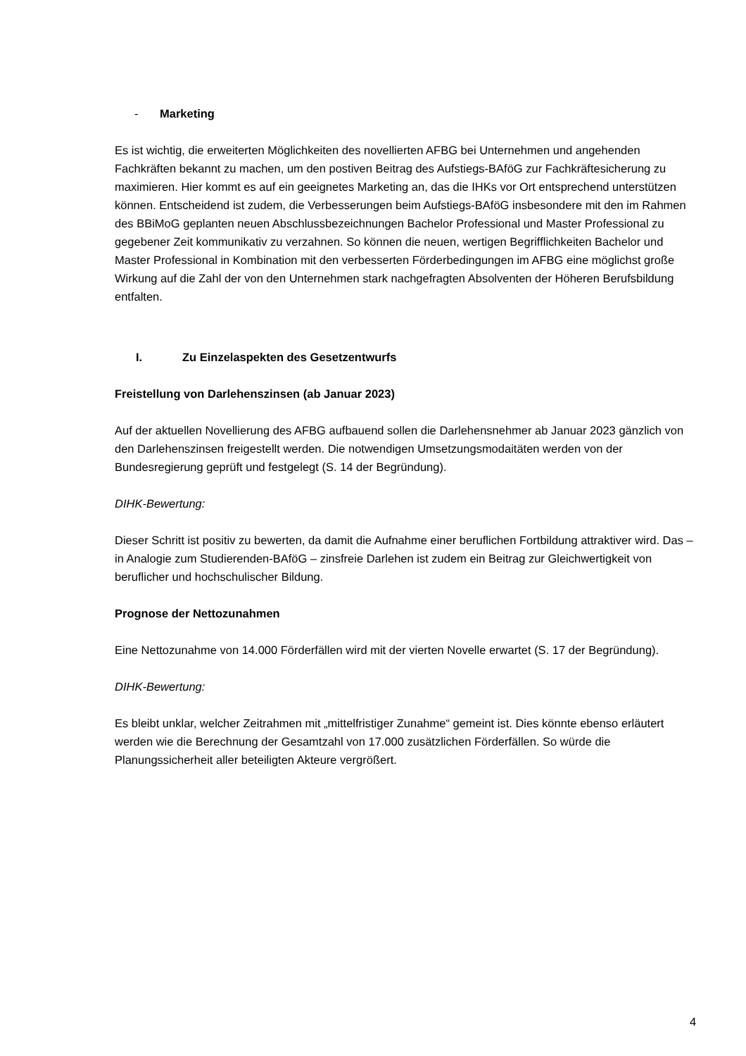- Marketing
Es ist wichtig, die erweiterten Möglichkeiten des novellierten AFBG bei Unternehmen und angehenden Fachkräften bekannt zu machen, um den postiven Beitrag des Aufstiegs-BAföG zur Fachkräftesicherung zu maximieren. Hier kommt es auf ein geeignetes Marketing an, das die IHKs vor Ort entsprechend unterstützen können. Entscheidend ist zudem, die Verbesserungen beim Aufstiegs-BAföG insbesondere mit den im Rahmen des BBiMoG geplanten neuen Abschlussbezeichnungen Bachelor Professional und Master Professional zu gegebener Zeit kommunikativ zu verzahnen. So können die neuen, wertigen Begrifflichkeiten Bachelor und Master Professional in Kombination mit den verbesserten Förderbedingungen im AFBG eine möglichst große Wirkung auf die Zahl der von den Unternehmen stark nachgefragten Absolventen der Höheren Berufsbildung entfalten.
I. Zu Einzelaspekten des Gesetzentwurfs
Freistellung von Darlehenszinsen (ab Januar 2023)
Auf der aktuellen Novellierung des AFBG aufbauend sollen die Darlehensnehmer ab Januar 2023 gänzlich von den Darlehenszinsen freigestellt werden. Die notwendigen Umsetzungsmodaitäten werden von der Bundesregierung geprüft und festgelegt (S. 14 der Begründung).
DIHK-Bewertung:
Dieser Schritt ist positiv zu bewerten, da damit die Aufnahme einer beruflichen Fortbildung attraktiver wird. Das – in Analogie zum Studierenden-BAföG – zinsfreie Darlehen ist zudem ein Beitrag zur Gleichwertigkeit von beruflicher und hochschulischer Bildung.
Prognose der Nettozunahmen
Eine Nettozunahme von 14.000 Förderfällen wird mit der vierten Novelle erwartet (S. 17 der Begründung).
DIHK-Bewertung:
Es bleibt unklar, welcher Zeitrahmen mit „mittelfristiger Zunahme“ gemeint ist. Dies könnte ebenso erläutert werden wie die Berechnung der Gesamtzahl von 17.000 zusätzlichen Förderfällen. So würde die Planungssicherheit aller beteiligten Akteure vergrößert.
4